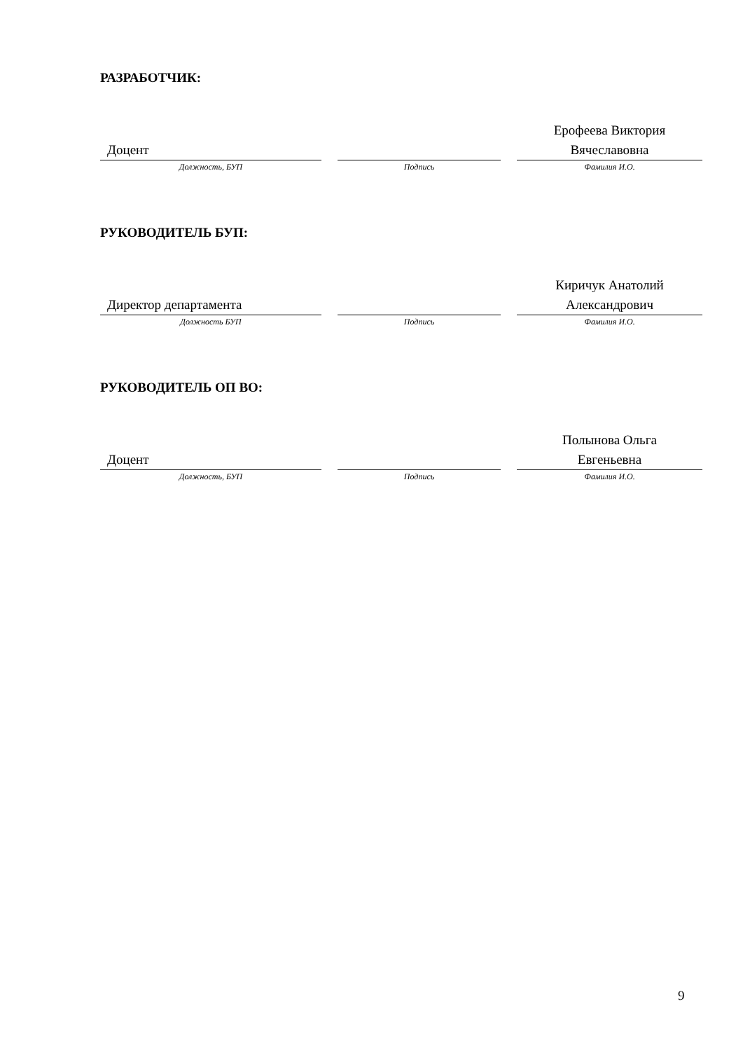РАЗРАБОТЧИК:
Доцент
Ерофеева Виктория
Вячеславовна
Должность, БУП Подпись Фамилия И.О.
РУКОВОДИТЕЛЬ БУП:
Директор департамента
Киричук Анатолий
Александрович
Должность БУП Подпись Фамилия И.О.
РУКОВОДИТЕЛЬ ОП ВО:
Доцент
Полынова Ольга
Евгеньевна
Должность, БУП Подпись Фамилия И.О.
9